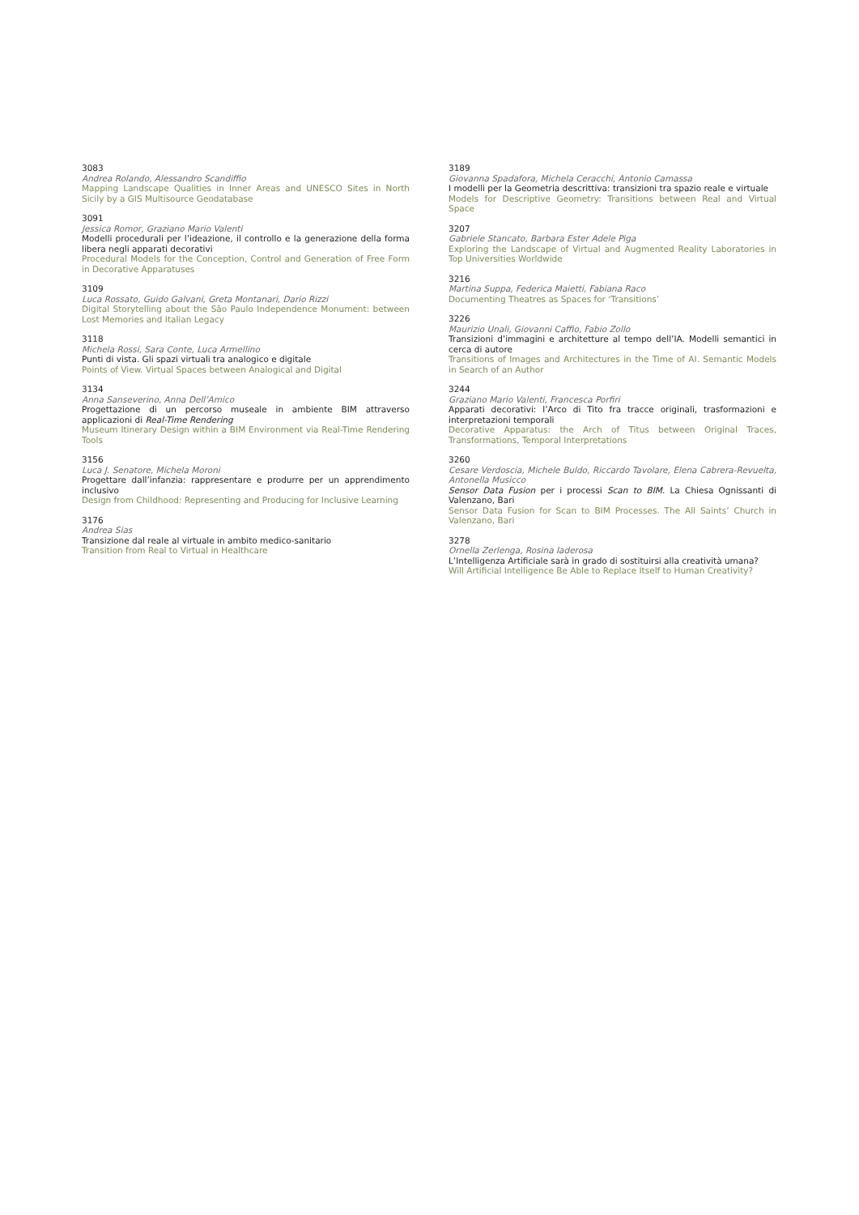3083
Andrea Rolando, Alessandro Scandiffio
Mapping Landscape Qualities in Inner Areas and UNESCO Sites in North Sicily by a GIS Multisource Geodatabase
3091
Jessica Romor, Graziano Mario Valenti
Modelli procedurali per l’ideazione, il controllo e la generazione della forma libera negli apparati decorativi
Procedural Models for the Conception, Control and Generation of Free Form in Decorative Apparatuses
3109
Luca Rossato, Guido Galvani, Greta Montanari, Dario Rizzi
Digital Storytelling about the São Paulo Independence Monument: between Lost Memories and Italian Legacy
3118
Michela Rossi, Sara Conte, Luca Armellino
Punti di vista. Gli spazi virtuali tra analogico e digitale
Points of View. Virtual Spaces between Analogical and Digital
3134
Anna Sanseverino, Anna Dell’Amico
Progettazione di un percorso museale in ambiente BIM attraverso applicazioni di Real-Time Rendering
Museum Itinerary Design within a BIM Environment via Real-Time Rendering Tools
3156
Luca J. Senatore, Michela Moroni
Progettare dall’infanzia: rappresentare e produrre per un apprendimento inclusivo
Design from Childhood: Representing and Producing for Inclusive Learning
3176
Andrea Sias
Transizione dal reale al virtuale in ambito medico-sanitario
Transition from Real to Virtual in Healthcare
3189
Giovanna Spadafora, Michela Ceracchi, Antonio Camassa
I modelli per la Geometria descrittiva: transizioni tra spazio reale e virtuale
Models for Descriptive Geometry: Transitions between Real and Virtual Space
3207
Gabriele Stancato, Barbara Ester Adele Piga
Exploring the Landscape of Virtual and Augmented Reality Laboratories in Top Universities Worldwide
3216
Martina Suppa, Federica Maietti, Fabiana Raco
Documenting Theatres as Spaces for ‘Transitions’
3226
Maurizio Unali, Giovanni Caffio, Fabio Zollo
Transizioni d’immagini e architetture al tempo dell’IA. Modelli semantici in cerca di autore
Transitions of Images and Architectures in the Time of AI. Semantic Models in Search of an Author
3244
Graziano Mario Valenti, Francesca Porfiri
Apparati decorativi: l’Arco di Tito fra tracce originali, trasformazioni e interpretazioni temporali
Decorative Apparatus: the Arch of Titus between Original Traces, Transformations, Temporal Interpretations
3260
Cesare Verdoscia, Michele Buldo, Riccardo Tavolare, Elena Cabrera-Revuelta, Antonella Musicco
Sensor Data Fusion per i processi Scan to BIM. La Chiesa Ognissanti di Valenzano, Bari
Sensor Data Fusion for Scan to BIM Processes. The All Saints’ Church in Valenzano, Bari
3278
Ornella Zerlenga, Rosina Iaderosa
L’Intelligenza Artificiale sarà in grado di sostituirsi alla creatività umana?
Will Artificial Intelligence Be Able to Replace Itself to Human Creativity?